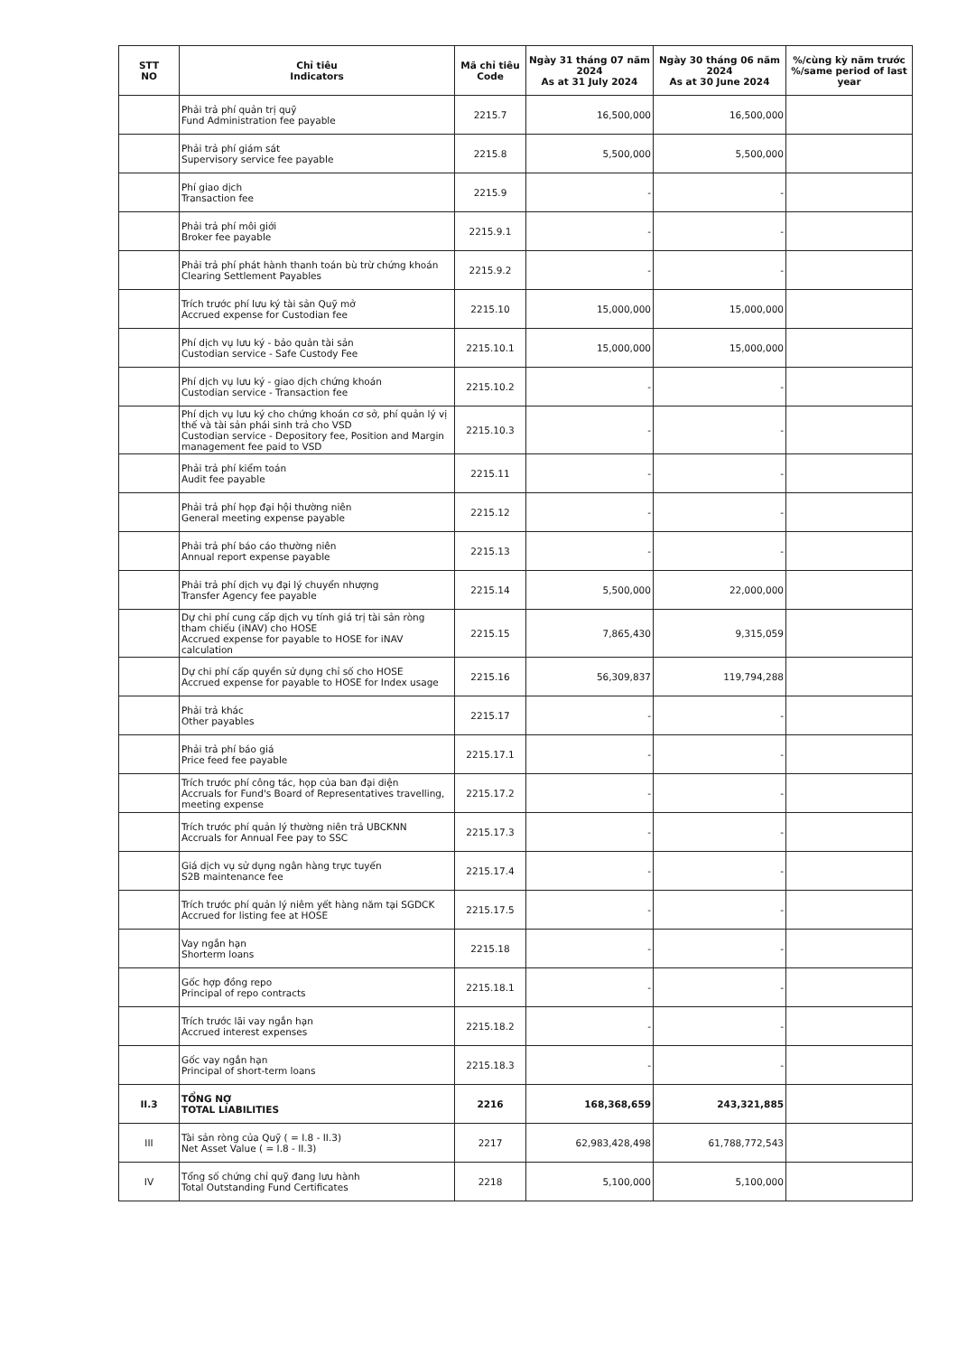| STT NO | Chỉ tiêu Indicators | Mã chỉ tiêu Code | Ngày 31 tháng 07 năm 2024 As at 31 July 2024 | Ngày 30 tháng 06 năm 2024 As at 30 June 2024 | %/cùng kỳ năm trước %/same period of last year |
| --- | --- | --- | --- | --- | --- |
| | Phải trả phí quản trị quỹ Fund Administration fee payable | 2215.7 | 16,500,000 | 16,500,000 | |
| | Phải trả phí giám sát Supervisory service fee payable | 2215.8 | 5,500,000 | 5,500,000 | |
| | Phí giao dịch Transaction fee | 2215.9 | - | - | |
| | Phải trả phí môi giới Broker fee payable | 2215.9.1 | - | - | |
| | Phải trả phí phát hành thanh toán bù trừ chứng khoán Clearing Settlement Payables | 2215.9.2 | - | - | |
| | Trích trước phí lưu ký tài sản Quỹ mở Accrued expense for Custodian fee | 2215.10 | 15,000,000 | 15,000,000 | |
| | Phí dịch vụ lưu ký - bảo quản tài sản Custodian service - Safe Custody Fee | 2215.10.1 | 15,000,000 | 15,000,000 | |
| | Phí dịch vụ lưu ký - giao dịch chứng khoán Custodian service - Transaction fee | 2215.10.2 | - | - | |
| | Phí dịch vụ lưu ký cho chứng khoán cơ sở, phí quản lý vị thế và tài sản phái sinh trả cho VSD Custodian service - Depository fee, Position and Margin management fee paid to VSD | 2215.10.3 | - | - | |
| | Phải trả phí kiểm toán Audit fee payable | 2215.11 | - | - | |
| | Phải trả phí họp đại hội thường niên General meeting expense payable | 2215.12 | - | - | |
| | Phải trả phí báo cáo thường niên Annual report expense payable | 2215.13 | - | - | |
| | Phải trả phí dịch vụ đại lý chuyển nhượng Transfer Agency fee payable | 2215.14 | 5,500,000 | 22,000,000 | |
| | Dự chi phí cung cấp dịch vụ tính giá trị tài sản ròng tham chiếu (iNAV) cho HOSE Accrued expense for payable to HOSE for iNAV calculation | 2215.15 | 7,865,430 | 9,315,059 | |
| | Dự chi phí cấp quyền sử dụng chỉ số cho HOSE Accrued expense for payable to HOSE for Index usage | 2215.16 | 56,309,837 | 119,794,288 | |
| | Phải trả khác Other payables | 2215.17 | - | - | |
| | Phải trả phí báo giá Price feed fee payable | 2215.17.1 | - | - | |
| | Trích trước phí công tác, họp của ban đại diện Accruals for Fund's Board of Representatives travelling, meeting expense | 2215.17.2 | - | - | |
| | Trích trước phí quản lý thường niên trả UBCKNN Accruals for Annual Fee pay to SSC | 2215.17.3 | - | - | |
| | Giá dịch vụ sử dụng ngân hàng trực tuyến S2B maintenance fee | 2215.17.4 | - | - | |
| | Trích trước phí quản lý niêm yết hàng năm tại SGDCK Accrued for listing fee at HOSE | 2215.17.5 | - | - | |
| | Vay ngắn hạn Shorterm loans | 2215.18 | - | - | |
| | Gốc hợp đồng repo Principal of repo contracts | 2215.18.1 | - | - | |
| | Trích trước lãi vay ngắn hạn Accrued interest expenses | 2215.18.2 | - | - | |
| | Gốc vay ngắn hạn Principal of short-term loans | 2215.18.3 | - | - | |
| II.3 | TỔNG NỢ TOTAL LIABILITIES | 2216 | 168,368,659 | 243,321,885 | |
| III | Tài sản ròng của Quỹ ( = I.8 - II.3) Net Asset Value ( = I.8 - II.3) | 2217 | 62,983,428,498 | 61,788,772,543 | |
| IV | Tổng số chứng chỉ quỹ đang lưu hành Total Outstanding Fund Certificates | 2218 | 5,100,000 | 5,100,000 | |